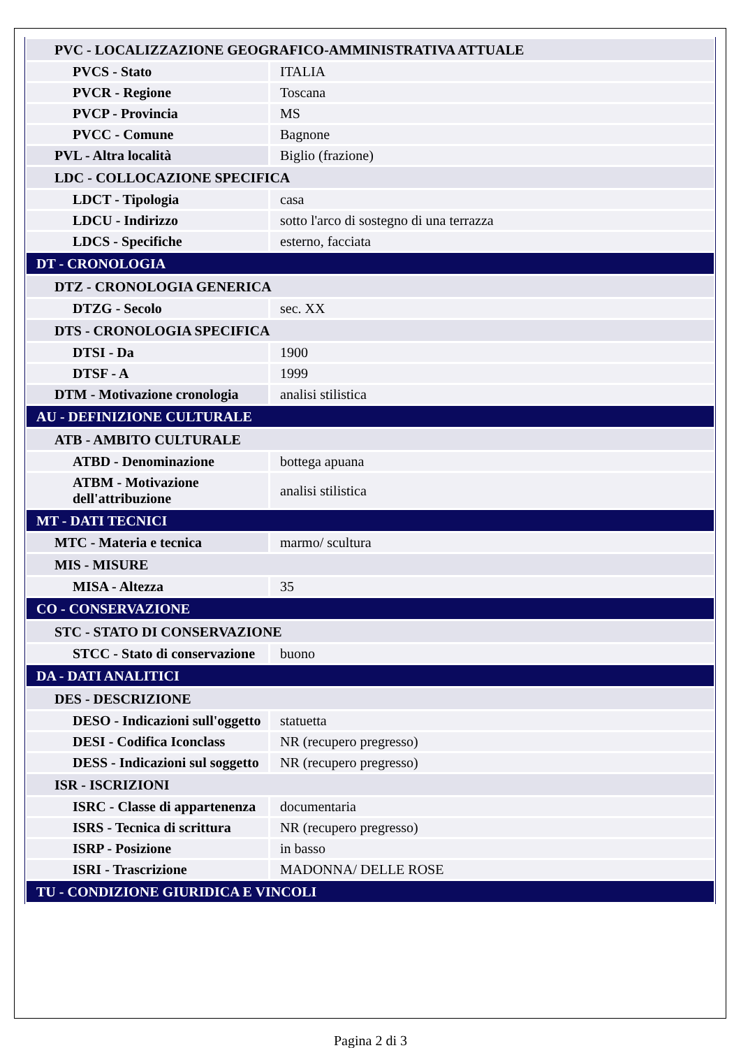| PVC - LOCALIZZAZIONE GEOGRAFICO-AMMINISTRATIVA ATTUALE | |
| PVCS - Stato | ITALIA |
| PVCR - Regione | Toscana |
| PVCP - Provincia | MS |
| PVCC - Comune | Bagnone |
| PVL - Altra località | Biglio (frazione) |
| LDC - COLLOCAZIONE SPECIFICA | |
| LDCT - Tipologia | casa |
| LDCU - Indirizzo | sotto l'arco di sostegno di una terrazza |
| LDCS - Specifiche | esterno, facciata |
| DT - CRONOLOGIA | |
| DTZ - CRONOLOGIA GENERICA | |
| DTZG - Secolo | sec. XX |
| DTS - CRONOLOGIA SPECIFICA | |
| DTSI - Da | 1900 |
| DTSF - A | 1999 |
| DTM - Motivazione cronologia | analisi stilistica |
| AU - DEFINIZIONE CULTURALE | |
| ATB - AMBITO CULTURALE | |
| ATBD - Denominazione | bottega apuana |
| ATBM - Motivazione dell'attribuzione | analisi stilistica |
| MT - DATI TECNICI | |
| MTC - Materia e tecnica | marmo/ scultura |
| MIS - MISURE | |
| MISA - Altezza | 35 |
| CO - CONSERVAZIONE | |
| STC - STATO DI CONSERVAZIONE | |
| STCC - Stato di conservazione | buono |
| DA - DATI ANALITICI | |
| DES - DESCRIZIONE | |
| DESO - Indicazioni sull'oggetto | statuetta |
| DESI - Codifica Iconclass | NR (recupero pregresso) |
| DESS - Indicazioni sul soggetto | NR (recupero pregresso) |
| ISR - ISCRIZIONI | |
| ISRC - Classe di appartenenza | documentaria |
| ISRS - Tecnica di scrittura | NR (recupero pregresso) |
| ISRP - Posizione | in basso |
| ISRI - Trascrizione | MADONNA/ DELLE ROSE |
| TU - CONDIZIONE GIURIDICA E VINCOLI | |
Pagina 2 di 3